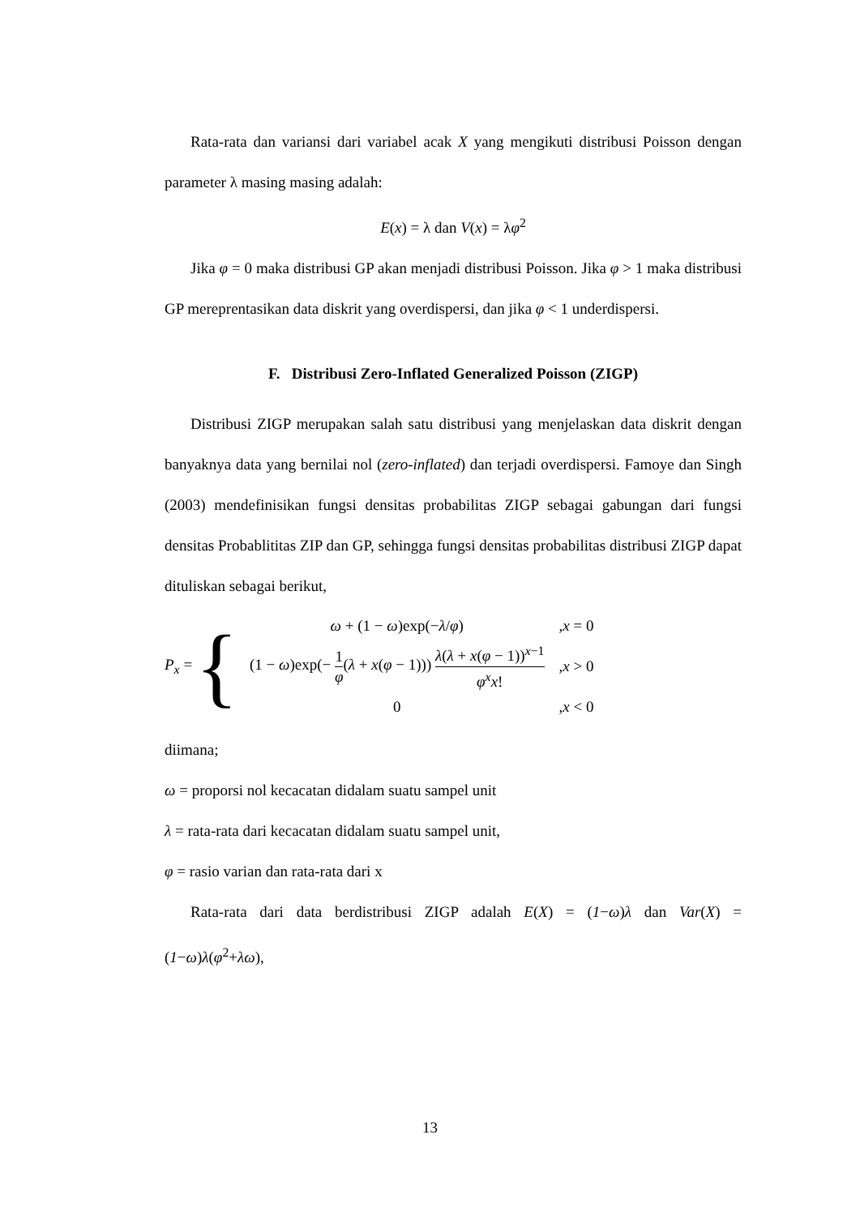Rata-rata dan variansi dari variabel acak X yang mengikuti distribusi Poisson dengan parameter λ masing masing adalah:
E(x) = λ dan V(x) = λφ<sup>2</sup>
Jika φ = 0 maka distribusi GP akan menjadi distribusi Poisson. Jika φ > 1 maka distribusi GP mereprentasikan data diskrit yang overdispersi, dan jika φ < 1 underdispersi.
F. Distribusi Zero-Inflated Generalized Poisson (ZIGP)
Distribusi ZIGP merupakan salah satu distribusi yang menjelaskan data diskrit dengan banyaknya data yang bernilai nol (zero-inflated) dan terjadi overdispersi. Famoye dan Singh (2003) mendefinisikan fungsi densitas probabilitas ZIGP sebagai gabungan dari fungsi densitas Probablititas ZIP dan GP, sehingga fungsi densitas probabilitas distribusi ZIGP dapat dituliskan sebagai berikut,
P<sub>x</sub> = {
| ω + (1 − ω )exp(− λ / φ ) | , x = 0 |
| (1 − ω )exp(− 1 φ ( λ + x ( φ − 1))) λ ( λ + x ( φ − 1))<sup>x−1</sup> φ<sup>x</sup>x ! | , x > 0 |
| 0 | , x < 0 |
diimana;
ω = proporsi nol kecacatan didalam suatu sampel unit
λ = rata-rata dari kecacatan didalam suatu sampel unit,
φ = rasio varian dan rata-rata dari x
Rata-rata dari data berdistribusi ZIGP adalah E(X) = (1−ω)λ dan Var(X) = (1−ω)λ(φ<sup>2</sup>+λω),
13